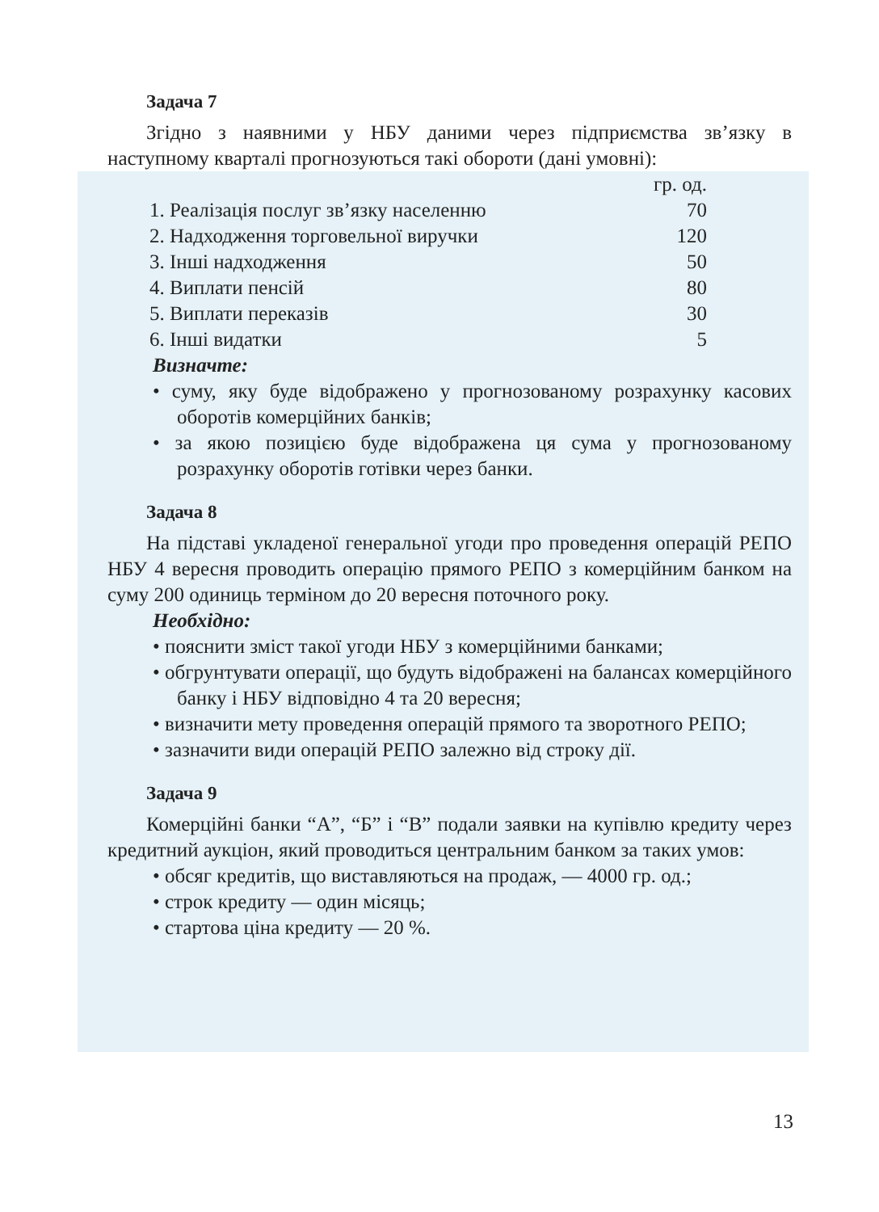Задача 7
Згідно з наявними у НБУ даними через підприємства зв’язку в наступному кварталі прогнозуються такі обороти (дані умовні):
| | гр. од. |
| 1. Реалізація послуг зв’язку населенню | 70 |
| 2. Надходження торговельної виручки | 120 |
| 3. Інші надходження | 50 |
| 4. Виплати пенсій | 80 |
| 5. Виплати переказів | 30 |
| 6. Інші видатки | 5 |
Визначте:
• суму, яку буде відображено у прогнозованому розрахунку касових оборотів комерційних банків;
• за якою позицією буде відображена ця сума у прогнозованому розрахунку оборотів готівки через банки.
Задача 8
На підставі укладеної генеральної угоди про проведення операцій РЕПО НБУ 4 вересня проводить операцію прямого РЕПО з комерційним банком на суму 200 одиниць терміном до 20 вересня поточного року.
Необхідно:
• пояснити зміст такої угоди НБУ з комерційними банками;
• обгрунтувати операції, що будуть відображені на балансах комерційного банку і НБУ відповідно 4 та 20 вересня;
• визначити мету проведення операцій прямого та зворотного РЕПО;
• зазначити види операцій РЕПО залежно від строку дії.
Задача 9
Комерційні банки “А”, “Б” і “В” подали заявки на купівлю кредиту через кредитний аукціон, який проводиться центральним банком за таких умов:
• обсяг кредитів, що виставляються на продаж, — 4000 гр. од.;
• строк кредиту — один місяць;
• стартова ціна кредиту — 20 %.
13